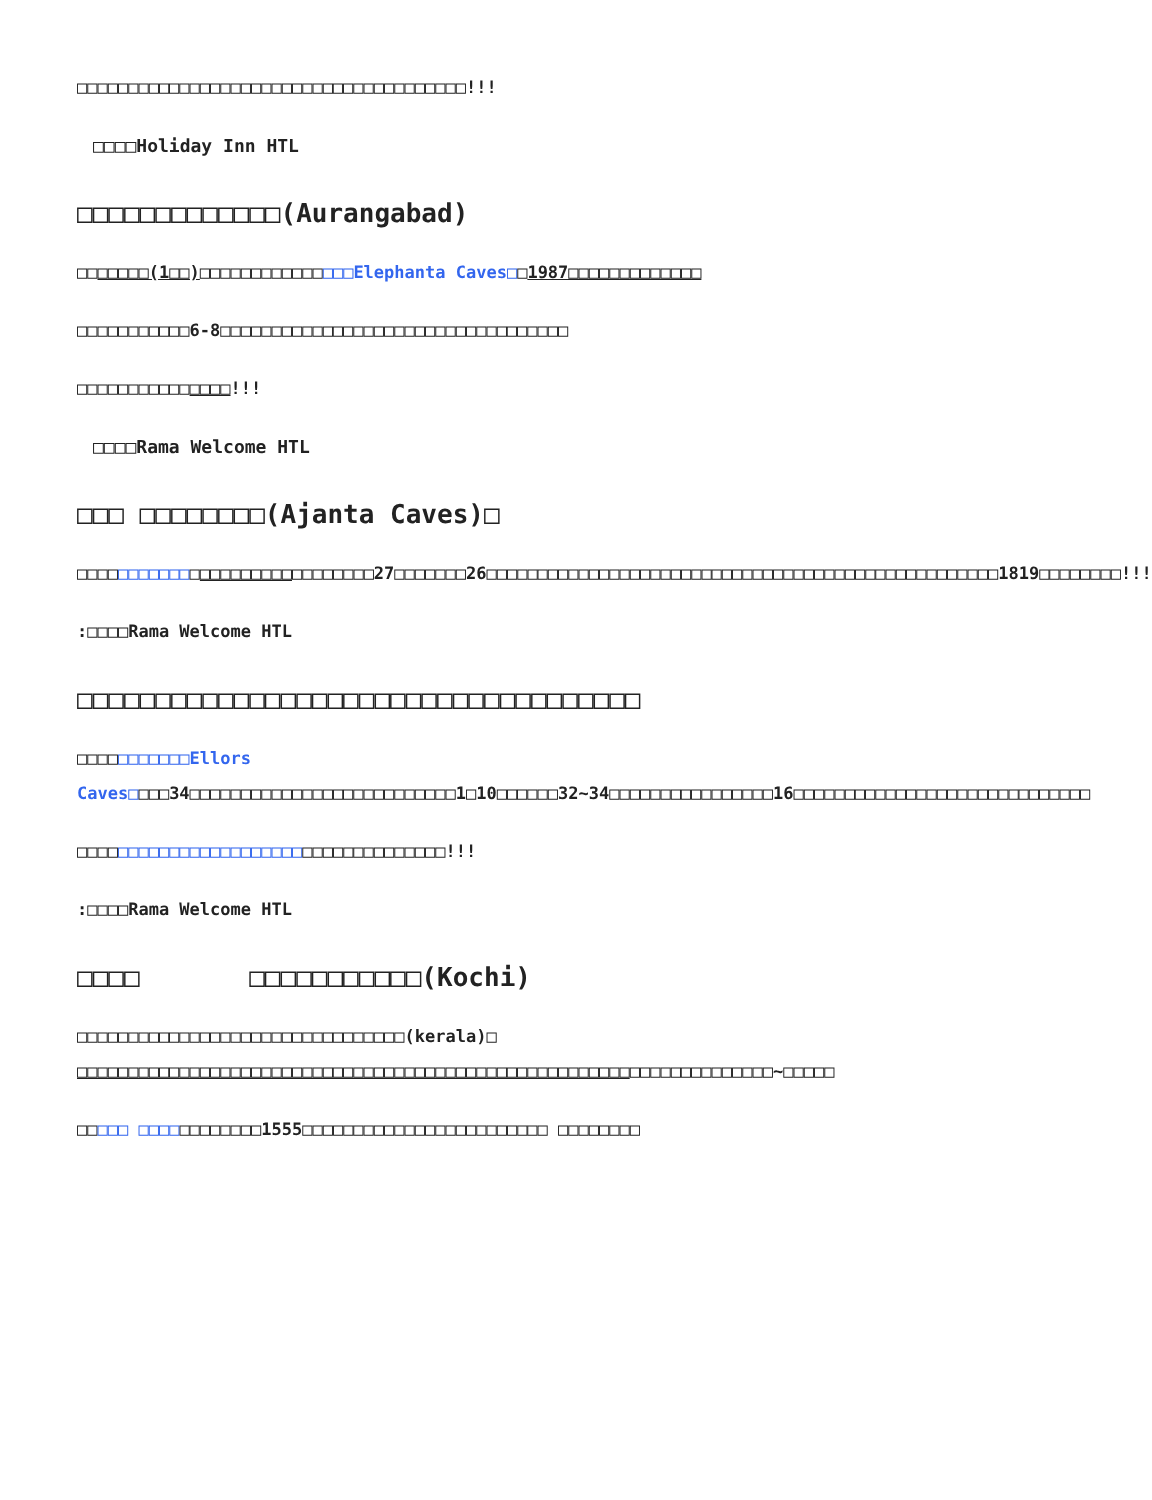□□□□□□□□□□□□□□□□□□□□□□□□□□□□□□□□□□□□□□!!!
□□□□Holiday Inn HTL
□□□□□□□□□□□□□(Aurangabad)
□□□□□□□(1□□)□□□□□□□□□□□□□□□Elephanta Caves□□1987□□□□□□□□□□□□□
□□□□□□□□□□□6-8□□□□□□□□□□□□□□□□□□□□□□□□□□□□□□□□□□
□□□□□□□□□□□□□□□!!!
□□□□Rama Welcome HTL
□□□ □□□□□□□□(Ajanta Caves)□
□□□□□□□□□□□□□□□□□□□□□□□□□□□□□27□□□□□□□26□□□□□□□□□□□□□□□□□□□□□□□□□□□□□□□□□□□□□□□□□□□□□□□□□□1819□□□□□□□□!!!
:□□□□Rama Welcome HTL
□□□□□□□□□□□□□□□□□□□□□□□□□□□□□□□□□□□□
□□□□□□□□□□□Ellors Caves□□□□34□□□□□□□□□□□□□□□□□□□□□□□□□□1□10□□□□□□32~34□□□□□□□□□□□□□□□□16□□□□□□□□□□□□□□□□□□□□□□□□□□□□□
□□□□□□□□□□□□□□□□□□□□□□□□□□□□□□□□□□□□!!!
:□□□□Rama Welcome HTL
□□□□ □□□□□□□□□□□(Kochi)
□□□□□□□□□□□□□□□□□□□□□□□□□□□□□□□□(kerala)□ □□□□□□□□□□□□□□□□□□□□□□□□□□□□□□□□□□□□□□□□□□□□□□□□□□□□□□□□□□□□□□□□□□□□~□□□□□
□□□□□ □□□□□□□□□□□□1555□□□□□□□□□□□□□□□□□□□□□□□□ □□□□□□□□